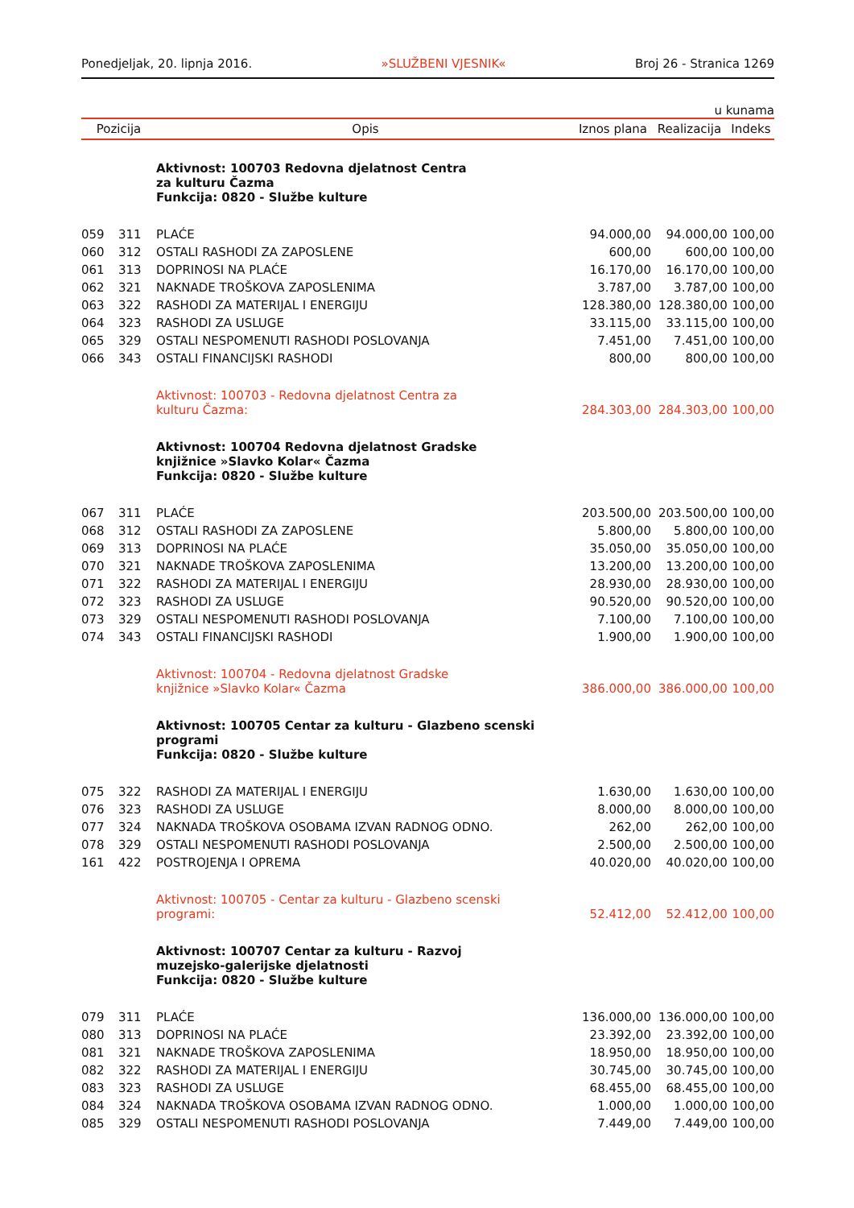Ponedjeljak, 20. lipnja 2016. »SLUŽBENI VJESNIK« Broj 26 - Stranica 1269
u kunama
| Pozicija | | Opis | Iznos plana | Realizacija | Indeks |
| --- | --- | --- | --- | --- | --- |
| | | Aktivnost: 100703 Redovna djelatnost Centra za kulturu Čazma Funkcija: 0820 - Službe kulture | | | |
| 059 | 311 | PLAĆE | 94.000,00 | 94.000,00 | 100,00 |
| 060 | 312 | OSTALI RASHODI ZA ZAPOSLENE | 600,00 | 600,00 | 100,00 |
| 061 | 313 | DOPRINOSI NA PLAĆE | 16.170,00 | 16.170,00 | 100,00 |
| 062 | 321 | NAKNADE TROŠKOVA ZAPOSLENIMA | 3.787,00 | 3.787,00 | 100,00 |
| 063 | 322 | RASHODI ZA MATERIJAL I ENERGIJU | 128.380,00 | 128.380,00 | 100,00 |
| 064 | 323 | RASHODI ZA USLUGE | 33.115,00 | 33.115,00 | 100,00 |
| 065 | 329 | OSTALI NESPOMENUTI RASHODI POSLOVANJA | 7.451,00 | 7.451,00 | 100,00 |
| 066 | 343 | OSTALI FINANCIJSKI RASHODI | 800,00 | 800,00 | 100,00 |
| | | Aktivnost: 100703 - Redovna djelatnost Centra za kulturu Čazma: | 284.303,00 | 284.303,00 | 100,00 |
| | | Aktivnost: 100704 Redovna djelatnost Gradske knjižnice »Slavko Kolar« Čazma Funkcija: 0820 - Službe kulture | | | |
| 067 | 311 | PLAĆE | 203.500,00 | 203.500,00 | 100,00 |
| 068 | 312 | OSTALI RASHODI ZA ZAPOSLENE | 5.800,00 | 5.800,00 | 100,00 |
| 069 | 313 | DOPRINOSI NA PLAĆE | 35.050,00 | 35.050,00 | 100,00 |
| 070 | 321 | NAKNADE TROŠKOVA ZAPOSLENIMA | 13.200,00 | 13.200,00 | 100,00 |
| 071 | 322 | RASHODI ZA MATERIJAL I ENERGIJU | 28.930,00 | 28.930,00 | 100,00 |
| 072 | 323 | RASHODI ZA USLUGE | 90.520,00 | 90.520,00 | 100,00 |
| 073 | 329 | OSTALI NESPOMENUTI RASHODI POSLOVANJA | 7.100,00 | 7.100,00 | 100,00 |
| 074 | 343 | OSTALI FINANCIJSKI RASHODI | 1.900,00 | 1.900,00 | 100,00 |
| | | Aktivnost: 100704 - Redovna djelatnost Gradske knjižnice »Slavko Kolar« Čazma | 386.000,00 | 386.000,00 | 100,00 |
| | | Aktivnost: 100705 Centar za kulturu - Glazbeno scenski programi Funkcija: 0820 - Službe kulture | | | |
| 075 | 322 | RASHODI ZA MATERIJAL I ENERGIJU | 1.630,00 | 1.630,00 | 100,00 |
| 076 | 323 | RASHODI ZA USLUGE | 8.000,00 | 8.000,00 | 100,00 |
| 077 | 324 | NAKNADA TROŠKOVA OSOBAMA IZVAN RADNOG ODNO. | 262,00 | 262,00 | 100,00 |
| 078 | 329 | OSTALI NESPOMENUTI RASHODI POSLOVANJA | 2.500,00 | 2.500,00 | 100,00 |
| 161 | 422 | POSTROJENJA I OPREMA | 40.020,00 | 40.020,00 | 100,00 |
| | | Aktivnost: 100705 - Centar za kulturu - Glazbeno scenski programi: | 52.412,00 | 52.412,00 | 100,00 |
| | | Aktivnost: 100707 Centar za kulturu - Razvoj muzejsko-galerijske djelatnosti Funkcija: 0820 - Službe kulture | | | |
| 079 | 311 | PLAĆE | 136.000,00 | 136.000,00 | 100,00 |
| 080 | 313 | DOPRINOSI NA PLAĆE | 23.392,00 | 23.392,00 | 100,00 |
| 081 | 321 | NAKNADE TROŠKOVA ZAPOSLENIMA | 18.950,00 | 18.950,00 | 100,00 |
| 082 | 322 | RASHODI ZA MATERIJAL I ENERGIJU | 30.745,00 | 30.745,00 | 100,00 |
| 083 | 323 | RASHODI ZA USLUGE | 68.455,00 | 68.455,00 | 100,00 |
| 084 | 324 | NAKNADA TROŠKOVA OSOBAMA IZVAN RADNOG ODNO. | 1.000,00 | 1.000,00 | 100,00 |
| 085 | 329 | OSTALI NESPOMENUTI RASHODI POSLOVANJA | 7.449,00 | 7.449,00 | 100,00 |